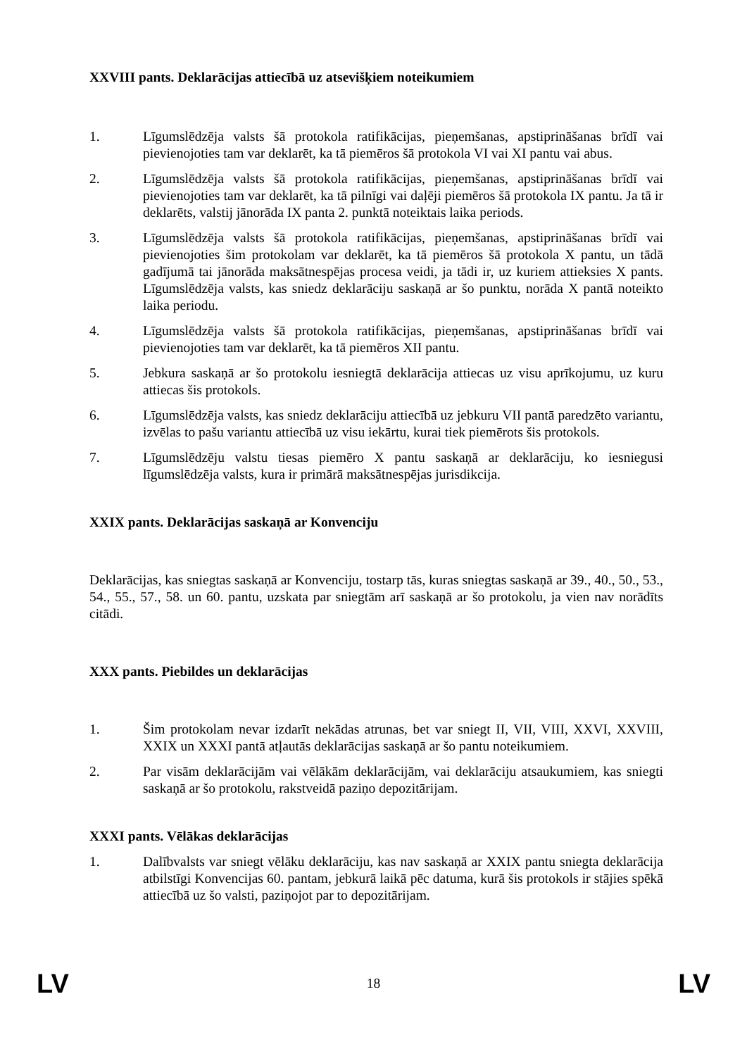XXVIII pants. Deklarācijas attiecībā uz atsevišķiem noteikumiem
1. Līgumslēdzēja valsts šā protokola ratifikācijas, pieņemšanas, apstiprināšanas brīdī vai pievienojoties tam var deklarēt, ka tā piemēros šā protokola VI vai XI pantu vai abus.
2. Līgumslēdzēja valsts šā protokola ratifikācijas, pieņemšanas, apstiprināšanas brīdī vai pievienojoties tam var deklarēt, ka tā pilnīgi vai daļēji piemēros šā protokola IX pantu. Ja tā ir deklarēts, valstij jānorāda IX panta 2. punktā noteiktais laika periods.
3. Līgumslēdzēja valsts šā protokola ratifikācijas, pieņemšanas, apstiprināšanas brīdī vai pievienojoties šim protokolam var deklarēt, ka tā piemēros šā protokola X pantu, un tādā gadījumā tai jānorāda maksātnespējas procesa veidi, ja tādi ir, uz kuriem attieksies X pants. Līgumslēdzēja valsts, kas sniedz deklarāciju saskaņā ar šo punktu, norāda X pantā noteikto laika periodu.
4. Līgumslēdzēja valsts šā protokola ratifikācijas, pieņemšanas, apstiprināšanas brīdī vai pievienojoties tam var deklarēt, ka tā piemēros XII pantu.
5. Jebkura saskaņā ar šo protokolu iesniegtā deklarācija attiecas uz visu aprīkojumu, uz kuru attiecas šis protokols.
6. Līgumslēdzēja valsts, kas sniedz deklarāciju attiecībā uz jebkuru VII pantā paredzēto variantu, izvēlas to pašu variantu attiecībā uz visu iekārtu, kurai tiek piemērots šis protokols.
7. Līgumslēdzēju valstu tiesas piemēro X pantu saskaņā ar deklarāciju, ko iesniegusi līgumslēdzēja valsts, kura ir primārā maksātnespējas jurisdikcija.
XXIX pants. Deklarācijas saskaņā ar Konvenciju
Deklarācijas, kas sniegtas saskaņā ar Konvenciju, tostarp tās, kuras sniegtas saskaņā ar 39., 40., 50., 53., 54., 55., 57., 58. un 60. pantu, uzskata par sniegtām arī saskaņā ar šo protokolu, ja vien nav norādīts citādi.
XXX pants. Piebildes un deklarācijas
1. Šim protokolam nevar izdarīt nekādas atrunas, bet var sniegt II, VII, VIII, XXVI, XXVIII, XXIX un XXXI pantā atļautās deklarācijas saskaņā ar šo pantu noteikumiem.
2. Par visām deklarācijām vai vēlākām deklarācijām, vai deklarāciju atsaukumiem, kas sniegti saskaņā ar šo protokolu, rakstveidā paziņo depozitārijam.
XXXI pants. Vēlākas deklarācijas
1. Dalībvalsts var sniegt vēlāku deklarāciju, kas nav saskaņā ar XXIX pantu sniegta deklarācija atbilstīgi Konvencijas 60. pantam, jebkurā laikā pēc datuma, kurā šis protokols ir stājies spēkā attiecībā uz šo valsti, paziņojot par to depozitārijam.
LV 18 LV